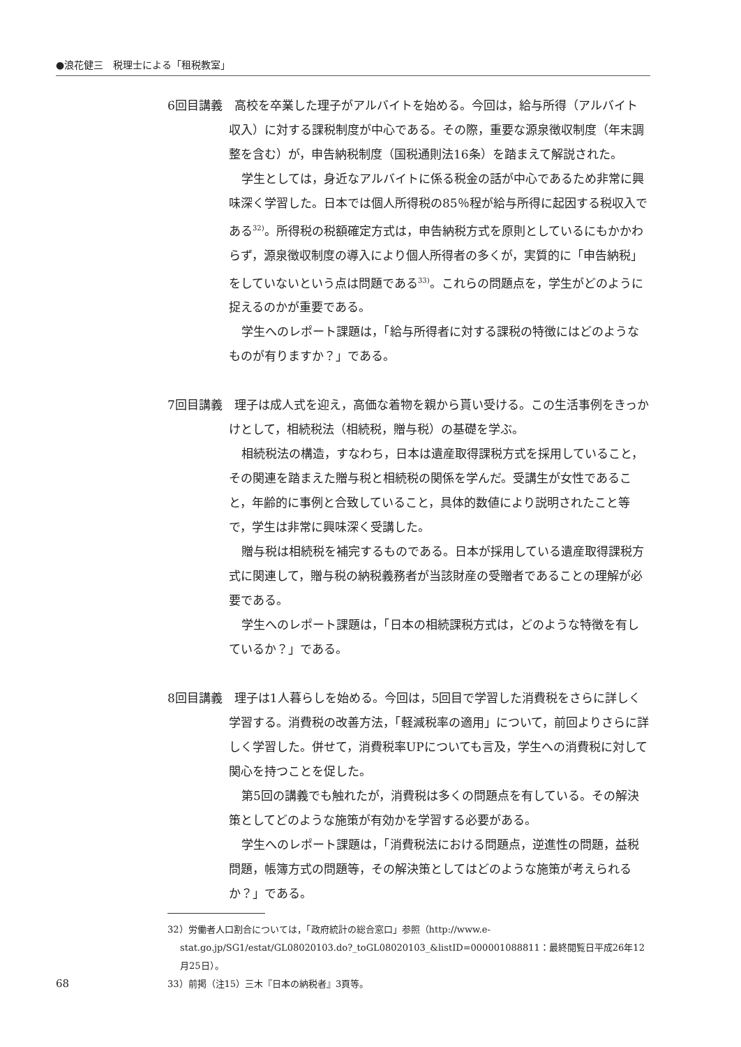●浪花健三　税理士による「租税教室」
6回目講義　高校を卒業した理子がアルバイトを始める。今回は，給与所得（アルバイト収入）に対する課税制度が中心である。その際，重要な源泉徴収制度（年末調整を含む）が，申告納税制度（国税通則法16条）を踏まえて解説された。
学生としては，身近なアルバイトに係る税金の話が中心であるため非常に興味深く学習した。日本では個人所得税の85％程が給与所得に起因する税収入である<sup>32)</sup>。所得税の税額確定方式は，申告納税方式を原則としているにもかかわらず，源泉徴収制度の導入により個人所得者の多くが，実質的に「申告納税」をしていないという点は問題である<sup>33)</sup>。これらの問題点を，学生がどのように捉えるのかが重要である。
学生へのレポート課題は，「給与所得者に対する課税の特徴にはどのようなものが有りますか？」である。
7回目講義　理子は成人式を迎え，高価な着物を親から貰い受ける。この生活事例をきっかけとして，相続税法（相続税，贈与税）の基礎を学ぶ。
相続税法の構造，すなわち，日本は遺産取得課税方式を採用していること，その関連を踏まえた贈与税と相続税の関係を学んだ。受講生が女性であること，年齢的に事例と合致していること，具体的数値により説明されたこと等で，学生は非常に興味深く受講した。
贈与税は相続税を補完するものである。日本が採用している遺産取得課税方式に関連して，贈与税の納税義務者が当該財産の受贈者であることの理解が必要である。
学生へのレポート課題は，「日本の相続課税方式は，どのような特徴を有しているか？」である。
8回目講義　理子は1人暮らしを始める。今回は，5回目で学習した消費税をさらに詳しく学習する。消費税の改善方法，「軽減税率の適用」について，前回よりさらに詳しく学習した。併せて，消費税率UPについても言及，学生への消費税に対して関心を持つことを促した。
第5回の講義でも触れたが，消費税は多くの問題点を有している。その解決策としてどのような施策が有効かを学習する必要がある。
学生へのレポート課題は，「消費税法における問題点，逆進性の問題，益税問題，帳簿方式の問題等，その解決策としてはどのような施策が考えられるか？」である。
32）労働者人口割合については，「政府統計の総合窓口」参照（http://www.e-stat.go.jp/SG1/estat/GL08020103.do?_toGL08020103_&listID=000001088811：最終閲覧日平成26年12月25日）。
33）前掲（注15）三木『日本の納税者』3頁等。
68